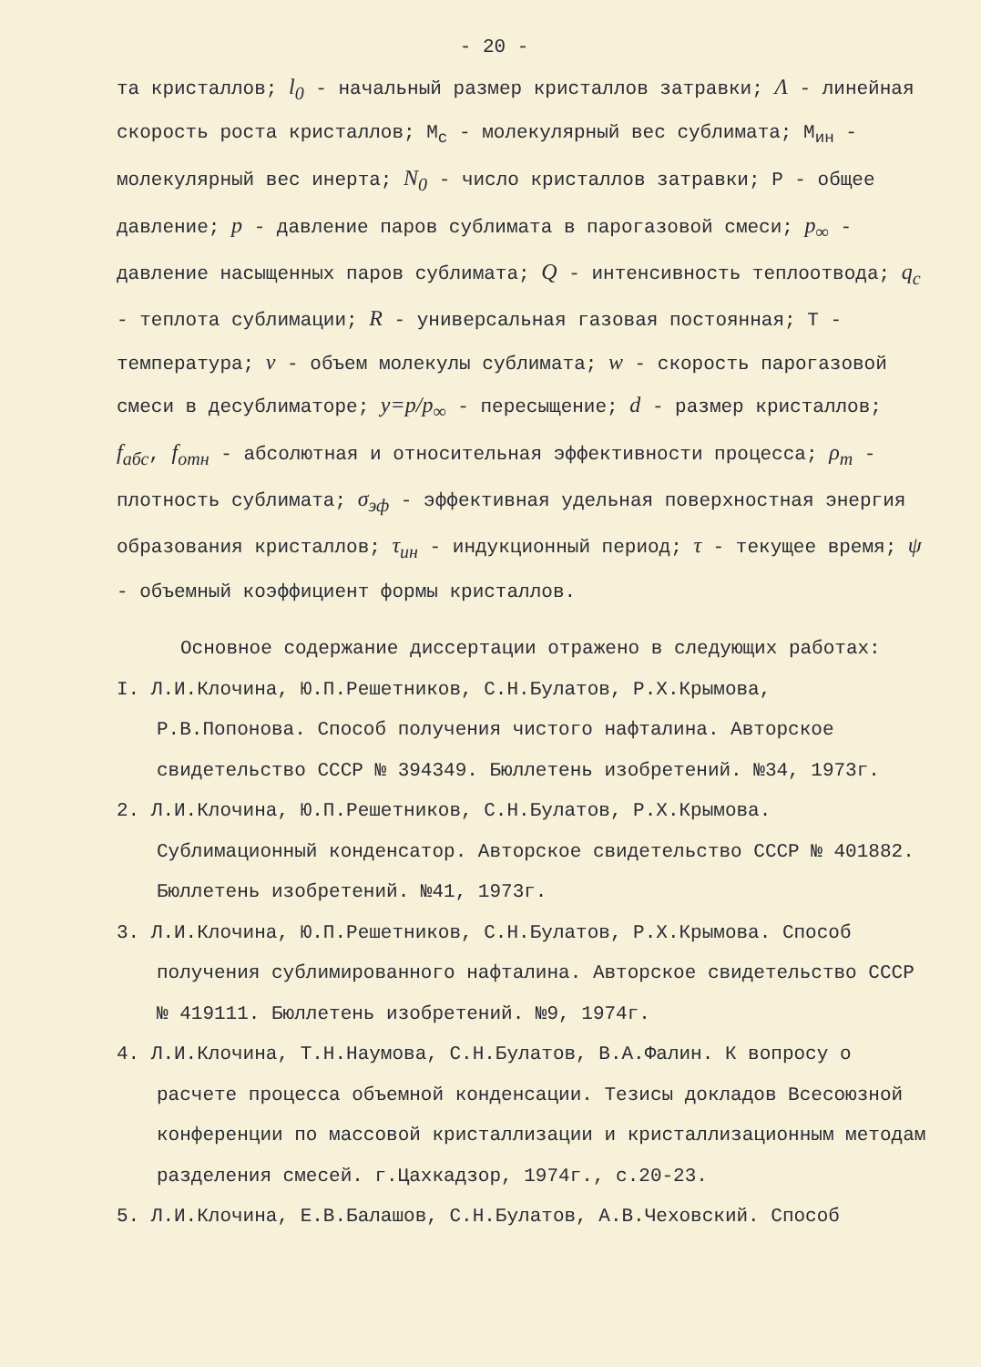- 20 -
та кристаллов; l<sub>0</sub> - начальный размер кристаллов затравки; Λ - линейная скорость роста кристаллов; М<sub>с</sub> - молекулярный вес сублимата; М<sub>ин</sub> - молекулярный вес инерта; N<sub>0</sub> - число кристаллов затравки; Р - общее давление; p - давление паров сублимата в парогазовой смеси; p<sub>∞</sub> - давление насыщенных паров сублимата; Q - интенсивность теплоотвода; q<sub>c</sub> - теплота сублимации; R - универсальная газовая постоянная; Т - температура; v - объем молекулы сублимата; w - скорость парогазовой смеси в десублиматоре; y=p/p<sub>∞</sub> - пересыщение; d - размер кристаллов; f<sub>абс</sub>, f<sub>отн</sub> - абсолютная и относительная эффективности процесса; ρ<sub>т</sub> - плотность сублимата; σ<sub>эф</sub> - эффективная удельная поверхностная энергия образования кристаллов; τ<sub>ин</sub> - индукционный период; τ - текущее время; ψ - объемный коэффициент формы кристаллов.
Основное содержание диссертации отражено в следующих работах:
I. Л.И.Клочина, Ю.П.Решетников, С.Н.Булатов, Р.Х.Крымова, Р.В.Попонова. Способ получения чистого нафталина. Авторское свидетельство СССР № 394349. Бюллетень изобретений. №34, 1973г.
2. Л.И.Клочина, Ю.П.Решетников, С.Н.Булатов, Р.Х.Крымова. Сублимационный конденсатор. Авторское свидетельство СССР № 401882. Бюллетень изобретений. №41, 1973г.
3. Л.И.Клочина, Ю.П.Решетников, С.Н.Булатов, Р.Х.Крымова. Способ получения сублимированного нафталина. Авторское свидетельство СССР № 419111. Бюллетень изобретений. №9, 1974г.
4. Л.И.Клочина, Т.Н.Наумова, С.Н.Булатов, В.А.Фалин. К вопросу о расчете процесса объемной конденсации. Тезисы докладов Всесоюзной конференции по массовой кристаллизации и кристаллизационным методам разделения смесей. г.Цахкадзор, 1974г., с.20-23.
5. Л.И.Клочина, Е.В.Балашов, С.Н.Булатов, А.В.Чеховский. Способ